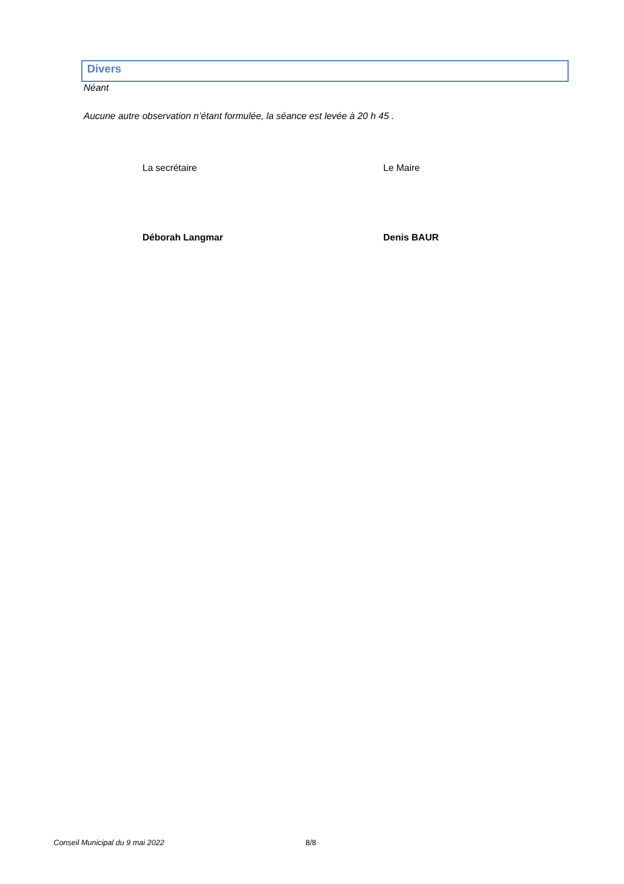Divers
Néant
Aucune autre observation n’étant formulée, la séance est levée à 20 h 45 .
La secrétaire
Déborah Langmar
Le Maire
Denis BAUR
Conseil Municipal du 9 mai 2022 8/8